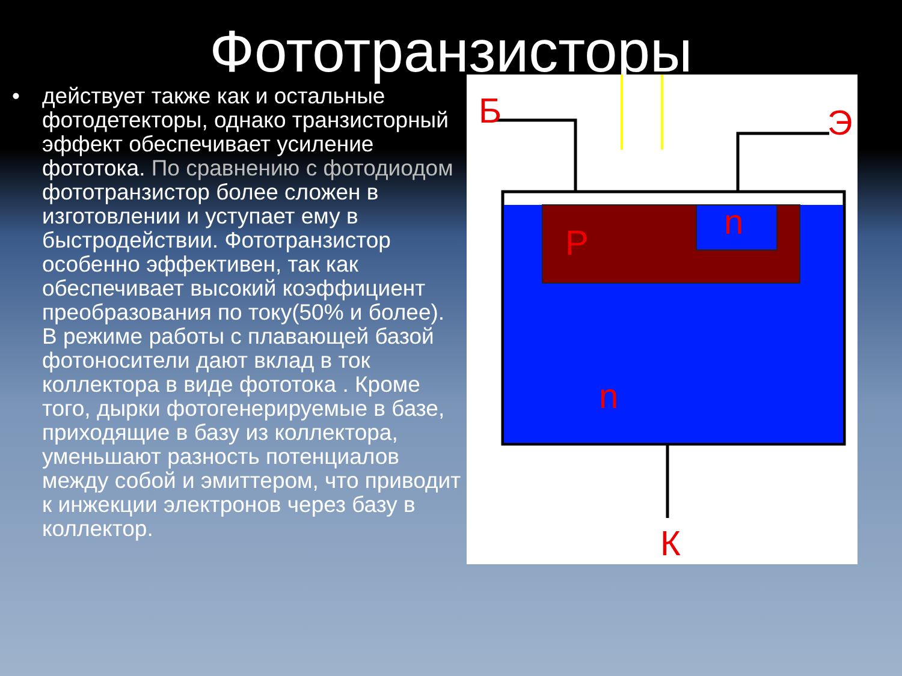Фототранзисторы
• действует также как и остальные фотодетекторы, однако транзисторный эффект обеспечивает усиление фототока. По сравнению с фотодиодом фототранзистор более сложен в изготовлении и уступает ему в быстродействии. Фототранзистор особенно эффективен, так как обеспечивает высокий коэффициент преобразования по току(50% и более). В режиме работы с плавающей базой фотоносители дают вклад в ток коллектора в виде фототока . Кроме того, дырки фотогенерируемые в базе, приходящие в базу из коллектора, уменьшают разность потенциалов между собой и эмиттером, что приводит к инжекции электронов через базу в коллектор.
Б
Э
P
n
n
К